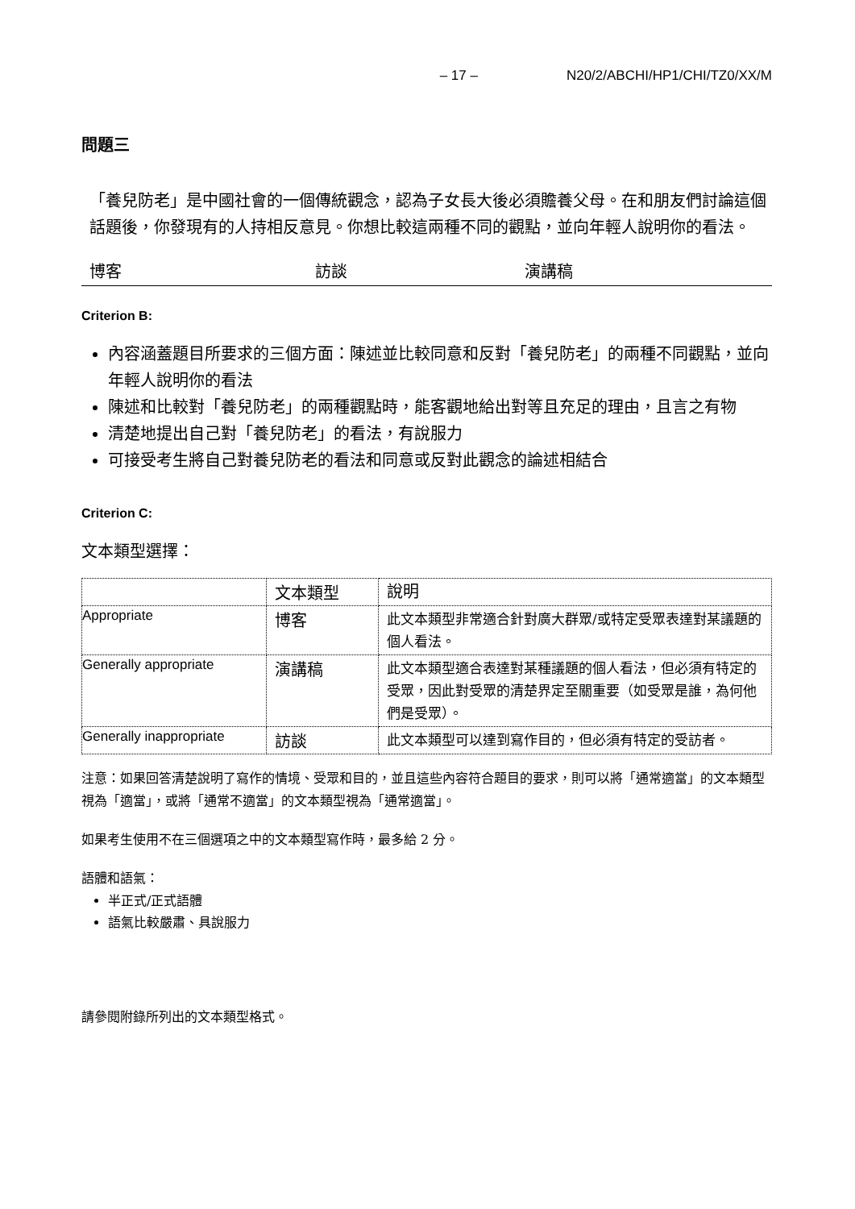– 17 – N20/2/ABCHI/HP1/CHI/TZ0/XX/M
問題三
「養兒防老」是中國社會的一個傳統觀念，認為子女長大後必須贍養父母。在和朋友們討論這個話題後，你發現有的人持相反意見。你想比較這兩種不同的觀點，並向年輕人說明你的看法。
博客 訪談 演講稿
Criterion B:
內容涵蓋題目所要求的三個方面：陳述並比較同意和反對「養兒防老」的兩種不同觀點，並向年輕人說明你的看法
陳述和比較對「養兒防老」的兩種觀點時，能客觀地給出對等且充足的理由，且言之有物
清楚地提出自己對「養兒防老」的看法，有說服力
可接受考生將自己對養兒防老的看法和同意或反對此觀念的論述相結合
Criterion C:
文本類型選擇：
| | 文本類型 | 說明 |
| Appropriate | 博客 | 此文本類型非常適合針對廣大群眾/或特定受眾表達對某議題的個人看法。 |
| Generally appropriate | 演講稿 | 此文本類型適合表達對某種議題的個人看法，但必須有特定的受眾，因此對受眾的清楚界定至關重要（如受眾是誰，為何他們是受眾）。 |
| Generally inappropriate | 訪談 | 此文本類型可以達到寫作目的，但必須有特定的受訪者。 |
注意：如果回答清楚說明了寫作的情境、受眾和目的，並且這些內容符合題目的要求，則可以將「通常適當」的文本類型視為「適當」，或將「通常不適當」的文本類型視為「通常適當」。
如果考生使用不在三個選項之中的文本類型寫作時，最多給 2 分。
語體和語氣：
半正式/正式語體
語氣比較嚴肅、具說服力
請參閱附錄所列出的文本類型格式。